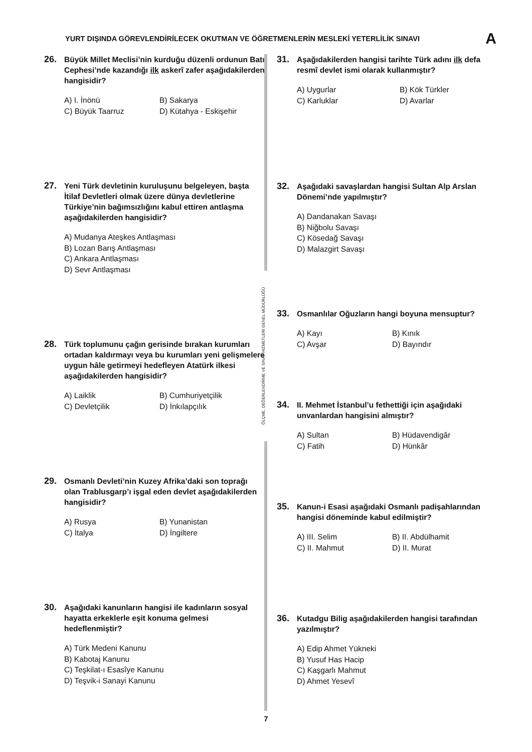YURT DIŞINDA GÖREVLENDİRİLECEK OKUTMAN VE ÖĞRETMENLERİN MESLEKİ YETERLİLİK SINAVI A
ÖLÇME, DEĞERLENDİRME VE SINAV HİZMETLERİ GENEL MÜDÜRLÜĞÜ
26. Büyük Millet Meclisi’nin kurduğu düzenli ordunun Batı Cephesi’nde kazandığı ilk askerî zafer aşağıdakilerden hangisidir?
A) I. İnönü B) Sakarya C) Büyük Taarruz D) Kütahya - Eskişehir
27. Yeni Türk devletinin kuruluşunu belgeleyen, başta İtilaf Devletleri olmak üzere dünya devletlerine Türkiye’nin bağımsızlığını kabul ettiren antlaşma aşağıdakilerden hangisidir?
A) Mudanya Ateşkes Antlaşması
B) Lozan Barış Antlaşması
C) Ankara Antlaşması
D) Sevr Antlaşması
28. Türk toplumunu çağın gerisinde bırakan kurumları ortadan kaldırmayı veya bu kurumları yeni gelişmelere uygun hâle getirmeyi hedefleyen Atatürk ilkesi aşağıdakilerden hangisidir?
A) Laiklik B) Cumhuriyetçilik C) Devletçilik D) İnkılapçılık
29. Osmanlı Devleti’nin Kuzey Afrika’daki son toprağı olan Trablusgarp’ı işgal eden devlet aşağıdakilerden hangisidir?
A) Rusya B) Yunanistan C) İtalya D) İngiltere
30. Aşağıdaki kanunların hangisi ile kadınların sosyal hayatta erkeklerle eşit konuma gelmesi hedeflenmiştir?
A) Türk Medeni Kanunu
B) Kabotaj Kanunu
C) Teşkilat-ı Esasîye Kanunu
D) Teşvik-i Sanayi Kanunu
31. Aşağıdakilerden hangisi tarihte Türk adını ilk defa resmî devlet ismi olarak kullanmıştır?
A) Uygurlar B) Kök Türkler C) Karluklar D) Avarlar
32. Aşağıdaki savaşlardan hangisi Sultan Alp Arslan Dönemi’nde yapılmıştır?
A) Dandanakan Savaşı
B) Niğbolu Savaşı
C) Kösedağ Savaşı
D) Malazgirt Savaşı
33. Osmanlılar Oğuzların hangi boyuna mensuptur?
A) Kayı B) Kınık C) Avşar D) Bayındır
34. II. Mehmet İstanbul’u fethettiği için aşağıdaki unvanlardan hangisini almıştır?
A) Sultan B) Hüdavendigâr C) Fatih D) Hünkâr
35. Kanun-i Esasi aşağıdaki Osmanlı padişahlarından hangisi döneminde kabul edilmiştir?
A) III. Selim B) II. Abdülhamit C) II. Mahmut D) II. Murat
36. Kutadgu Bilig aşağıdakilerden hangisi tarafından yazılmıştır?
A) Edip Ahmet Yükneki
B) Yusuf Has Hacip
C) Kaşgarlı Mahmut
D) Ahmet Yesevî
7